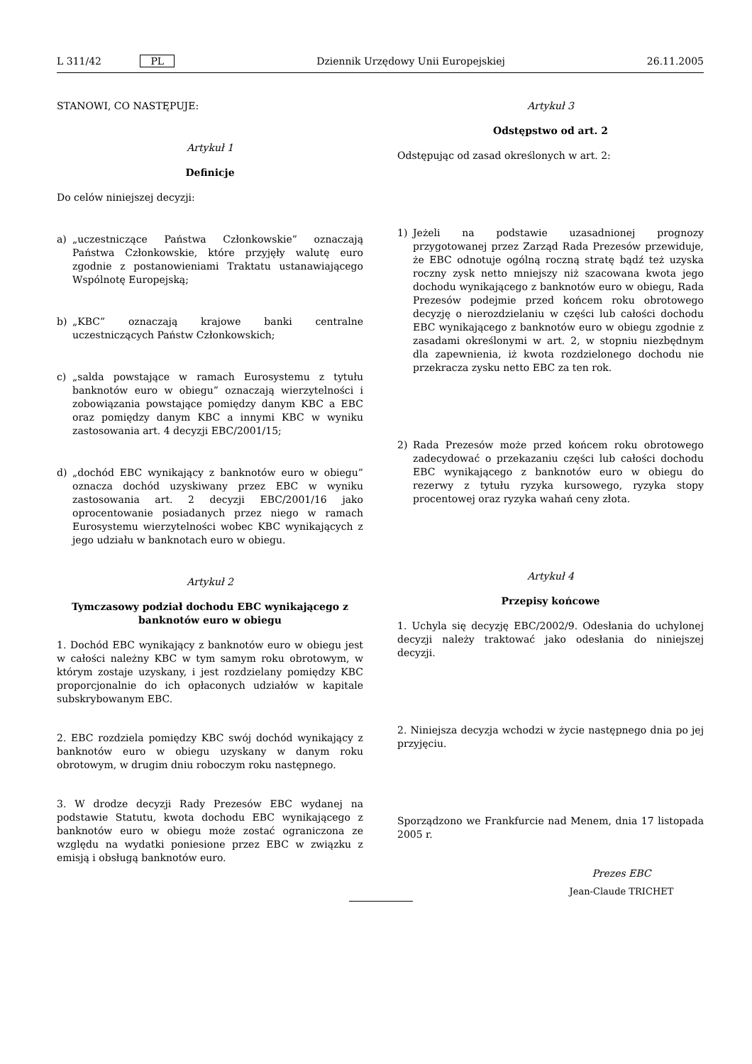L 311/42 PL Dziennik Urzędowy Unii Europejskiej 26.11.2005
STANOWI, CO NASTĘPUJE:
Artykuł 1
Definicje
Do celów niniejszej decyzji:
a) „uczestniczące Państwa Członkowskie” oznaczają Państwa Członkowskie, które przyjęły walutę euro zgodnie z postanowieniami Traktatu ustanawiającego Wspólnotę Europejską;
b) „KBC” oznaczają krajowe banki centralne uczestniczących Państw Członkowskich;
c) „salda powstające w ramach Eurosystemu z tytułu banknotów euro w obiegu” oznaczają wierzytelności i zobowiązania powstające pomiędzy danym KBC a EBC oraz pomiędzy danym KBC a innymi KBC w wyniku zastosowania art. 4 decyzji EBC/2001/15;
d) „dochód EBC wynikający z banknotów euro w obiegu” oznacza dochód uzyskiwany przez EBC w wyniku zastosowania art. 2 decyzji EBC/2001/16 jako oprocentowanie posiadanych przez niego w ramach Eurosystemu wierzytelności wobec KBC wynikających z jego udziału w banknotach euro w obiegu.
Artykuł 2
Tymczasowy podział dochodu EBC wynikającego z banknotów euro w obiegu
1. Dochód EBC wynikający z banknotów euro w obiegu jest w całości należny KBC w tym samym roku obrotowym, w którym zostaje uzyskany, i jest rozdzielany pomiędzy KBC proporcjonalnie do ich opłaconych udziałów w kapitale subskrybowanym EBC.
2. EBC rozdziela pomiędzy KBC swój dochód wynikający z banknotów euro w obiegu uzyskany w danym roku obrotowym, w drugim dniu roboczym roku następnego.
3. W drodze decyzji Rady Prezesów EBC wydanej na podstawie Statutu, kwota dochodu EBC wynikającego z banknotów euro w obiegu może zostać ograniczona ze względu na wydatki poniesione przez EBC w związku z emisją i obsługą banknotów euro.
Artykuł 3
Odstępstwo od art. 2
Odstępując od zasad określonych w art. 2:
1) Jeżeli na podstawie uzasadnionej prognozy przygotowanej przez Zarząd Rada Prezesów przewiduje, że EBC odnotuje ogólną roczną stratę bądź też uzyska roczny zysk netto mniejszy niż szacowana kwota jego dochodu wynikającego z banknotów euro w obiegu, Rada Prezesów podejmie przed końcem roku obrotowego decyzję o nierozdzielaniu w części lub całości dochodu EBC wynikającego z banknotów euro w obiegu zgodnie z zasadami określonymi w art. 2, w stopniu niezbędnym dla zapewnienia, iż kwota rozdzielonego dochodu nie przekracza zysku netto EBC za ten rok.
2) Rada Prezesów może przed końcem roku obrotowego zadecydować o przekazaniu części lub całości dochodu EBC wynikającego z banknotów euro w obiegu do rezerwy z tytułu ryzyka kursowego, ryzyka stopy procentowej oraz ryzyka wahań ceny złota.
Artykuł 4
Przepisy końcowe
1. Uchyla się decyzję EBC/2002/9. Odesłania do uchylonej decyzji należy traktować jako odesłania do niniejszej decyzji.
2. Niniejsza decyzja wchodzi w życie następnego dnia po jej przyjęciu.
Sporządzono we Frankfurcie nad Menem, dnia 17 listopada 2005 r.
Prezes EBC
Jean-Claude TRICHET